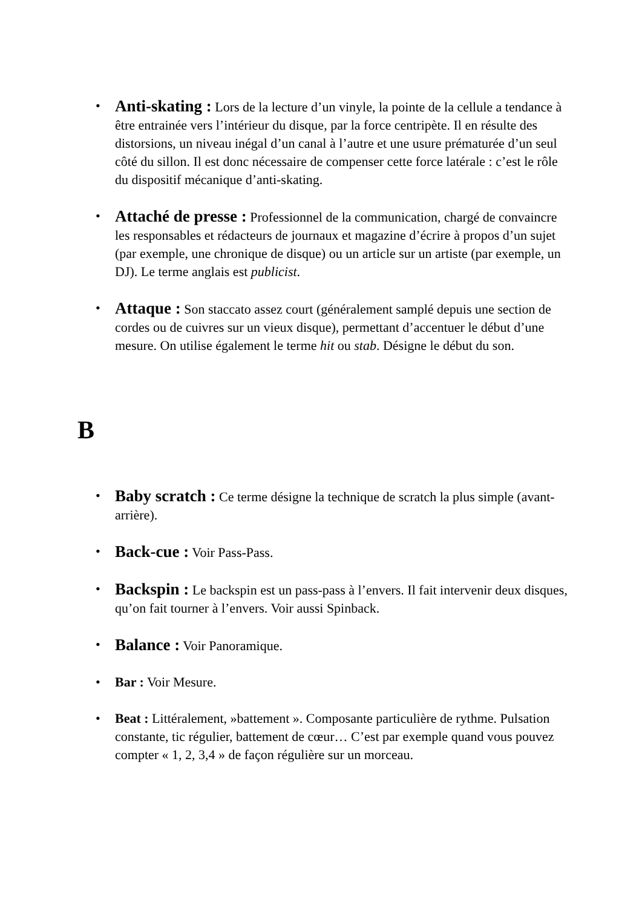• Anti-skating : Lors de la lecture d’un vinyle, la pointe de la cellule a tendance à être entrainée vers l’intérieur du disque, par la force centripète. Il en résulte des distorsions, un niveau inégal d’un canal à l’autre et une usure prématurée d’un seul côté du sillon. Il est donc nécessaire de compenser cette force latérale : c’est le rôle du dispositif mécanique d’anti-skating.
• Attaché de presse : Professionnel de la communication, chargé de convaincre les responsables et rédacteurs de journaux et magazine d’écrire à propos d’un sujet (par exemple, une chronique de disque) ou un article sur un artiste (par exemple, un DJ). Le terme anglais est publicist.
• Attaque : Son staccato assez court (généralement samplé depuis une section de cordes ou de cuivres sur un vieux disque), permettant d’accentuer le début d’une mesure. On utilise également le terme hit ou stab. Désigne le début du son.
B
• Baby scratch : Ce terme désigne la technique de scratch la plus simple (avant-arrière).
• Back-cue : Voir Pass-Pass.
• Backspin : Le backspin est un pass-pass à l’envers. Il fait intervenir deux disques, qu’on fait tourner à l’envers. Voir aussi Spinback.
• Balance : Voir Panoramique.
• Bar : Voir Mesure.
• Beat : Littéralement, »battement ». Composante particulière de rythme. Pulsation constante, tic régulier, battement de cœur… C’est par exemple quand vous pouvez compter « 1, 2, 3,4 » de façon régulière sur un morceau.